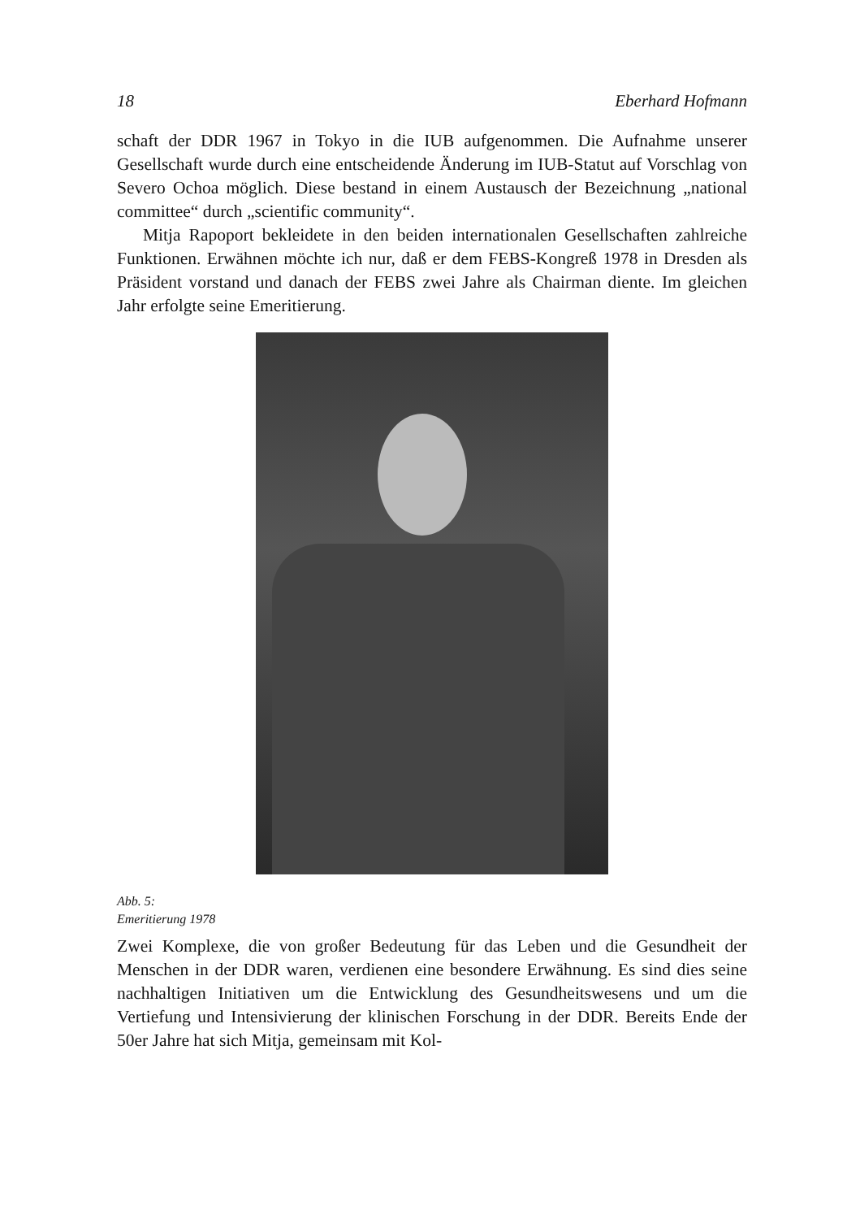18 Eberhard Hofmann
schaft der DDR 1967 in Tokyo in die IUB aufgenommen. Die Aufnahme unserer Gesellschaft wurde durch eine entscheidende Änderung im IUB-Statut auf Vorschlag von Severo Ochoa möglich. Diese bestand in einem Austausch der Bezeichnung „national committee“ durch „scientific community“.
Mitja Rapoport bekleidete in den beiden internationalen Gesellschaften zahlreiche Funktionen. Erwähnen möchte ich nur, daß er dem FEBS-Kongreß 1978 in Dresden als Präsident vorstand und danach der FEBS zwei Jahre als Chairman diente. Im gleichen Jahr erfolgte seine Emeritierung.
Abb. 5:
Emeritierung 1978
Zwei Komplexe, die von großer Bedeutung für das Leben und die Gesundheit der Menschen in der DDR waren, verdienen eine besondere Erwähnung. Es sind dies seine nachhaltigen Initiativen um die Entwicklung des Gesundheitswesens und um die Vertiefung und Intensivierung der klinischen Forschung in der DDR. Bereits Ende der 50er Jahre hat sich Mitja, gemeinsam mit Kol-